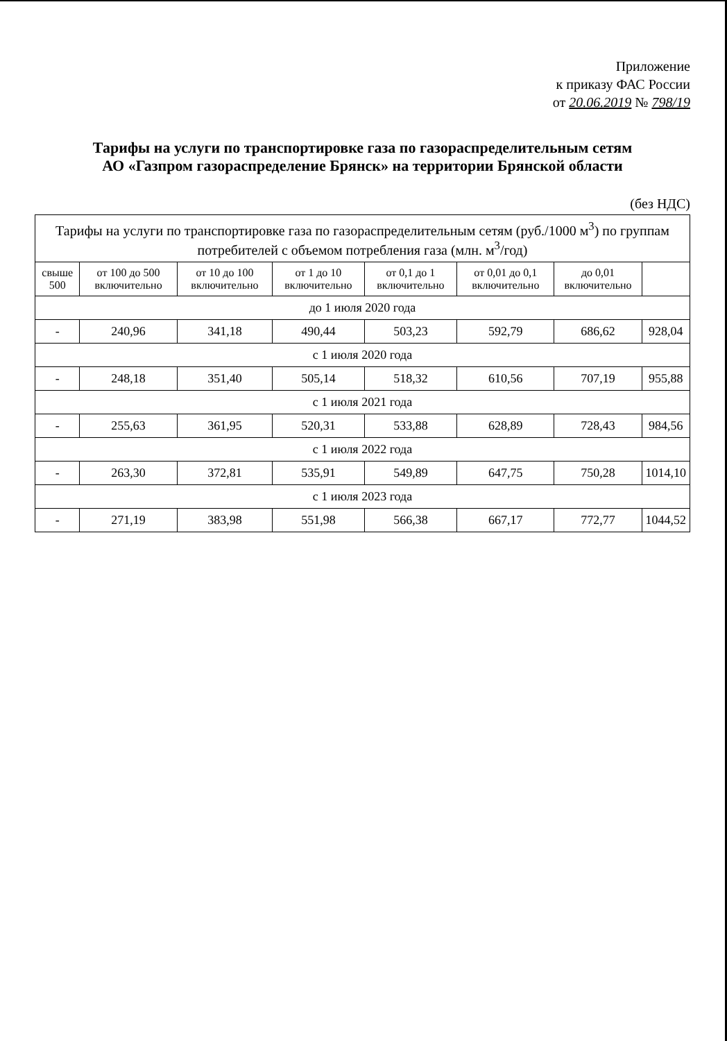Приложение
к приказу ФАС России
от 20.06.2019 № 798/19
Тарифы на услуги по транспортировке газа по газораспределительным сетям
АО «Газпром газораспределение Брянск» на территории Брянской области
(без НДС)
| Тарифы на услуги по транспортировке газа по газораспределительным сетям (руб./1000 м<sup>3</sup>) по группам потребителей с объемом потребления газа (млн. м<sup>3</sup>/год) | | | | | | | |
| --- | --- | --- | --- | --- | --- | --- | --- |
| свыше 500 | от 100 до 500 включительно | от 10 до 100 включительно | от 1 до 10 включительно | от 0,1 до 1 включительно | от 0,01 до 0,1 включительно | до 0,01 включительно | |
| до 1 июля 2020 года | | | | | | | |
| - | 240,96 | 341,18 | 490,44 | 503,23 | 592,79 | 686,62 | 928,04 |
| с 1 июля 2020 года | | | | | | | |
| - | 248,18 | 351,40 | 505,14 | 518,32 | 610,56 | 707,19 | 955,88 |
| с 1 июля 2021 года | | | | | | | |
| - | 255,63 | 361,95 | 520,31 | 533,88 | 628,89 | 728,43 | 984,56 |
| с 1 июля 2022 года | | | | | | | |
| - | 263,30 | 372,81 | 535,91 | 549,89 | 647,75 | 750,28 | 1014,10 |
| с 1 июля 2023 года | | | | | | | |
| - | 271,19 | 383,98 | 551,98 | 566,38 | 667,17 | 772,77 | 1044,52 |